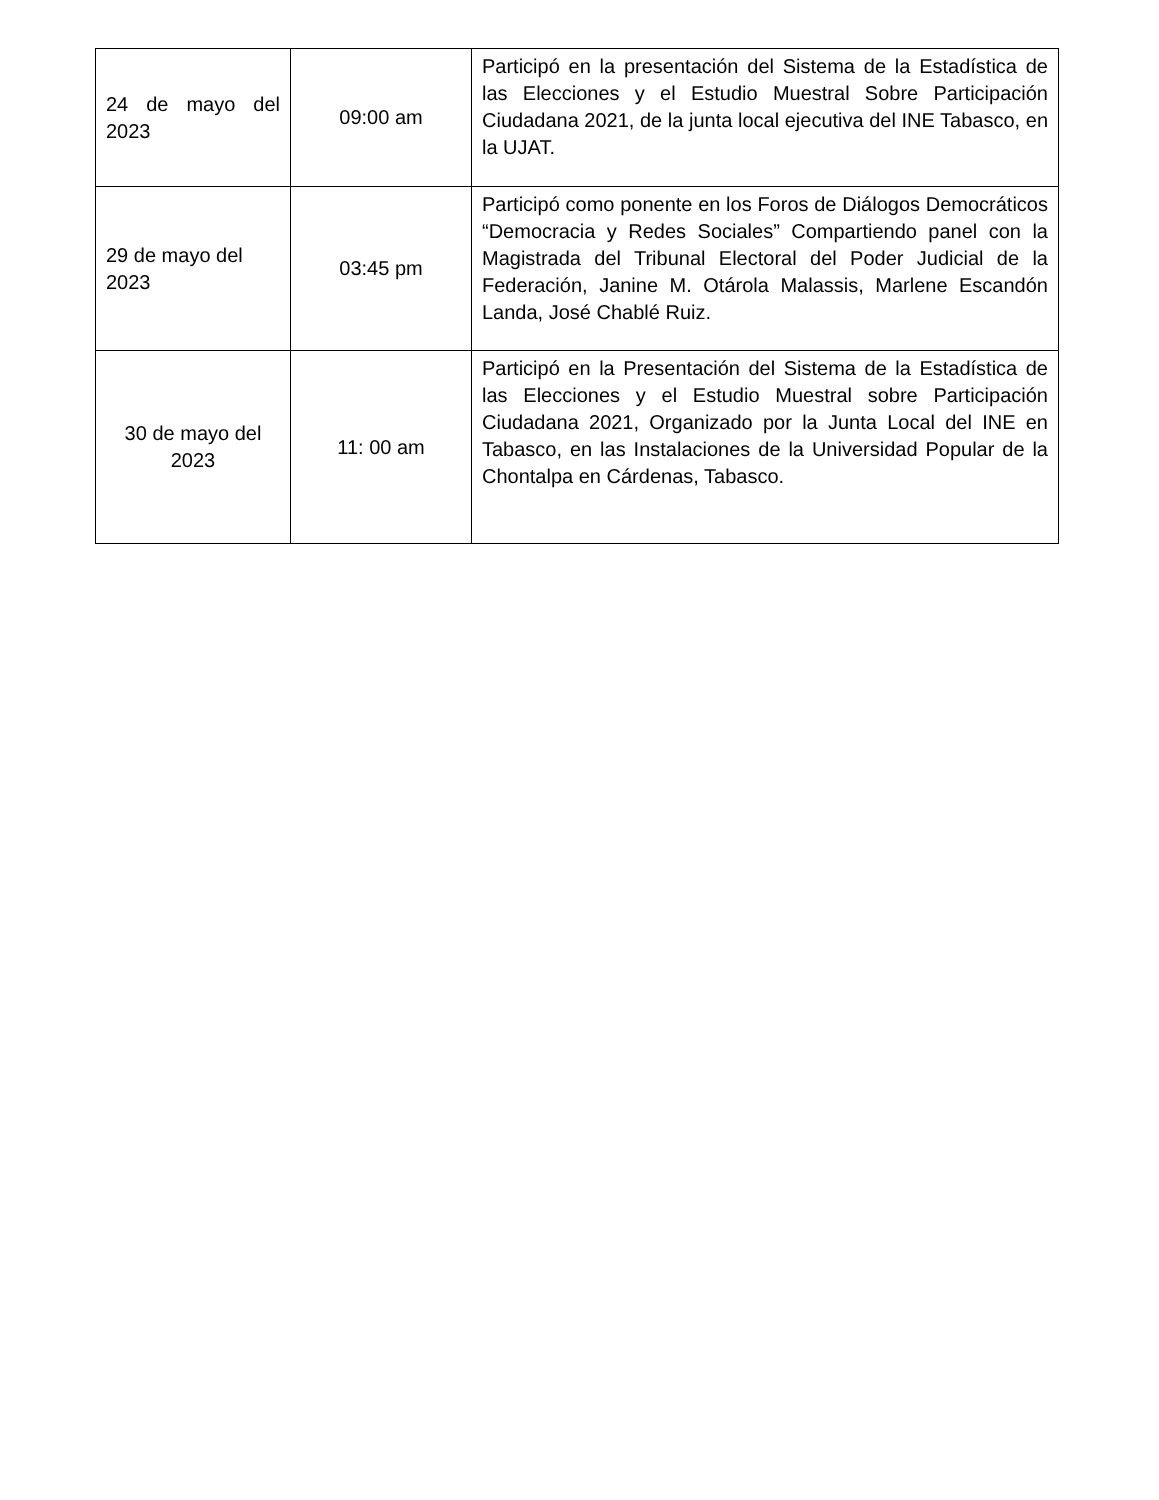| 24 de mayo del 2023 | 09:00 am | Participó en la presentación del Sistema de la Estadística de las Elecciones y el Estudio Muestral Sobre Participación Ciudadana 2021, de la junta local ejecutiva del INE Tabasco, en la UJAT. |
| 29 de mayo del 2023 | 03:45 pm | Participó como ponente en los Foros de Diálogos Democráticos “Democracia y Redes Sociales” Compartiendo panel con la Magistrada del Tribunal Electoral del Poder Judicial de la Federación, Janine M. Otárola Malassis, Marlene Escandón Landa, José Chablé Ruiz. |
| 30 de mayo del 2023 | 11: 00 am | Participó en la Presentación del Sistema de la Estadística de las Elecciones y el Estudio Muestral sobre Participación Ciudadana 2021, Organizado por la Junta Local del INE en Tabasco, en las Instalaciones de la Universidad Popular de la Chontalpa en Cárdenas, Tabasco. |